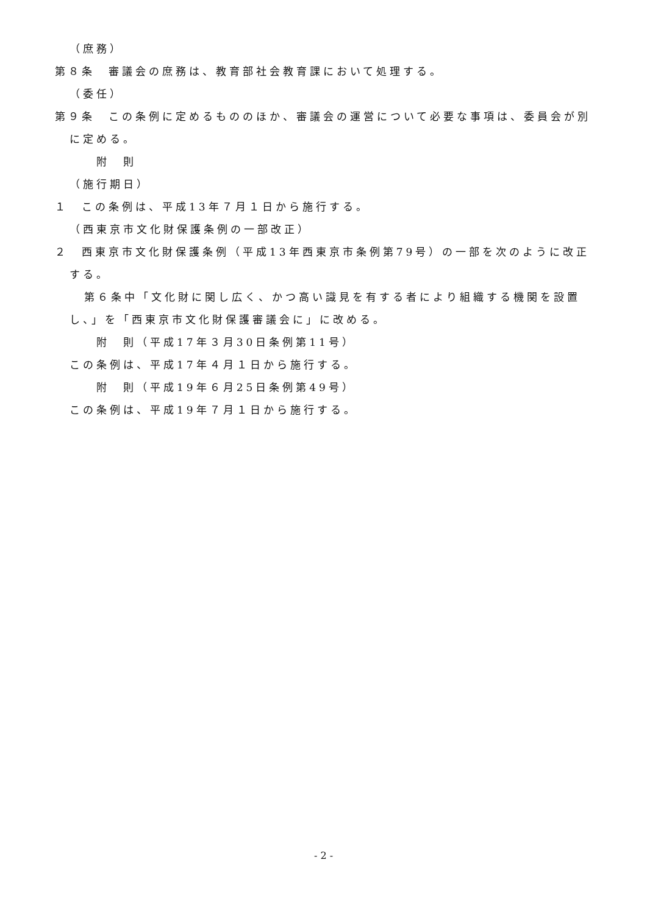（庶務）
第８条　審議会の庶務は、教育部社会教育課において処理する。
（委任）
第９条　この条例に定めるもののほか、審議会の運営について必要な事項は、委員会が別に定める。
附　則
（施行期日）
１　この条例は、平成13年７月１日から施行する。
（西東京市文化財保護条例の一部改正）
２　西東京市文化財保護条例（平成13年西東京市条例第79号）の一部を次のように改正する。
第６条中「文化財に関し広く、かつ高い識見を有する者により組織する機関を設置し、」を「西東京市文化財保護審議会に」に改める。
附　則（平成17年３月30日条例第11号）
この条例は、平成17年４月１日から施行する。
附　則（平成19年６月25日条例第49号）
この条例は、平成19年７月１日から施行する。
- 2 -